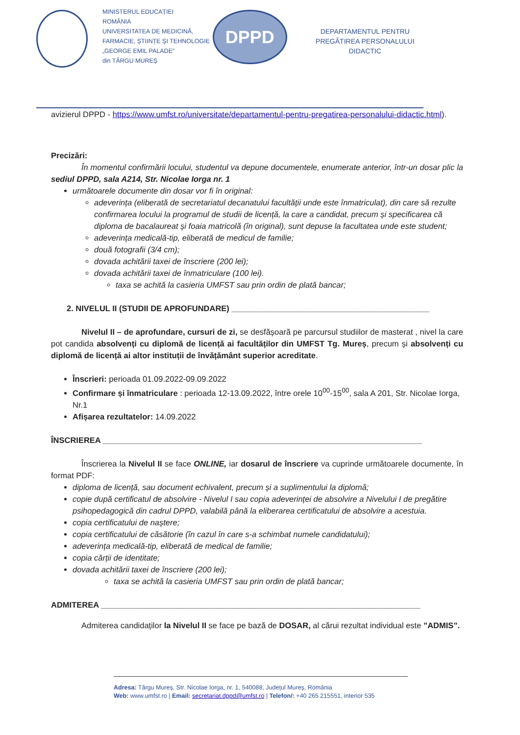MINISTERUL EDUCAȚIEI
ROMÂNIA
UNIVERSITATEA DE MEDICINĂ, FARMACIE, ȘTIINȚE ȘI TEHNOLOGIE
„GEORGE EMIL PALADE”
din TÂRGU MUREȘ
DPPD
DEPARTAMENTUL PENTRU PREGĂTIREA PERSONALULUI DIDACTIC
avizierul DPPD - https://www.umfst.ro/universitate/departamentul-pentru-pregatirea-personalului-didactic.html).
Precizări:
În momentul confirmării locului, studentul va depune documentele, enumerate anterior, într-un dosar plic la sediul DPPD, sala A214, Str. Nicolae Iorga nr. 1
următoarele documente din dosar vor fi în original:
adeverința (eliberată de secretariatul decanatului facultății unde este înmatriculat), din care să rezulte confirmarea locului la programul de studii de licență, la care a candidat, precum și specificarea că diploma de bacalaureat și foaia matricolă (în original), sunt depuse la facultatea unde este student;
adeverința medicală-tip, eliberată de medicul de familie;
două fotografii (3/4 cm);
dovada achitării taxei de înscriere (200 lei);
dovada achitării taxei de înmatriculare (100 lei).
taxa se achită la casieria UMFST sau prin ordin de plată bancar;
2. NIVELUL II (STUDII DE APROFUNDARE) ____________________________________________
Nivelul II – de aprofundare, cursuri de zi, se desfășoară pe parcursul studiilor de masterat , nivel la care pot candida absolvenți cu diplomă de licență ai facultăților din UMFST Tg. Mureș, precum și absolvenți cu diplomă de licență ai altor instituții de învățământ superior acreditate.
Înscrieri: perioada 01.09.2022-09.09.2022
Confirmare și înmatriculare : perioada 12-13.09.2022, între orele 10<sup>00</sup>-15<sup>00</sup>, sala A 201, Str. Nicolae Iorga, Nr.1
Afișarea rezultatelor: 14.09.2022
ÎNSCRIEREA _______________________________________________________________________
Înscrierea la Nivelul II se face ONLINE, iar dosarul de înscriere va cuprinde următoarele documente, în format PDF:
diploma de licență, sau document echivalent, precum și a suplimentului la diplomă;
copie după certificatul de absolvire - Nivelul I sau copia adeverinței de absolvire a Nivelului I de pregătire psihopedagogică din cadrul DPPD, valabilă până la eliberarea certificatului de absolvire a acestuia.
copia certificatului de naștere;
copia certificatului de căsătorie (în cazul în care s-a schimbat numele candidatului);
adeverința medicală-tip, eliberată de medical de familie;
copia cărții de identitate;
dovada achitării taxei de înscriere (200 lei);
taxa se achită la casieria UMFST sau prin ordin de plată bancar;
ADMITEREA _______________________________________________________________________
Admiterea candidaților la Nivelul II se face pe bază de DOSAR, al cărui rezultat individual este ”ADMIS”.
Adresa: Târgu Mureș, Str. Nicolae Iorga, nr. 1, 540088, Județul Mureș, România
Web: www.umfst.ro | Email: secretariat.dppd@umfst.ro | Telefon/: +40 265 215551, interior 535